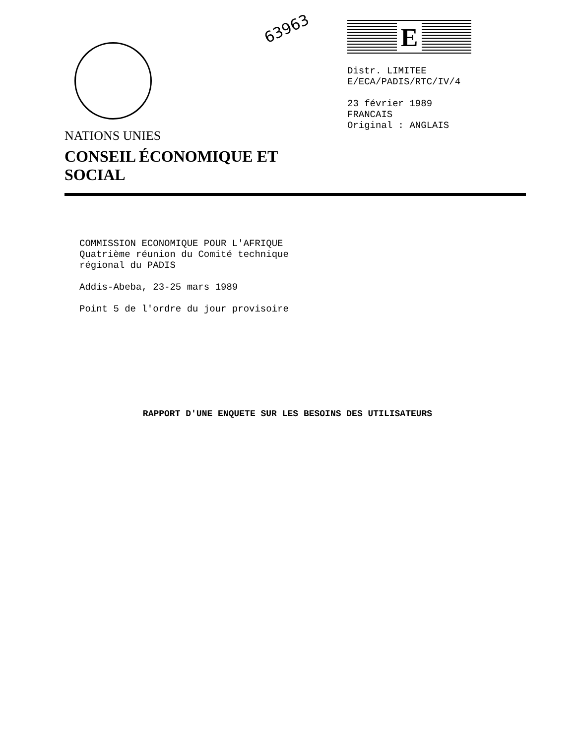63963
NATIONS UNIES
CONSEIL ÉCONOMIQUE ET SOCIAL
E
Distr. LIMITEE
E/ECA/PADIS/RTC/IV/4
23 février 1989
FRANCAIS
Original : ANGLAIS
COMMISSION ECONOMIQUE POUR L'AFRIQUE
Quatrième réunion du Comité technique
régional du PADIS
Addis-Abeba, 23-25 mars 1989
Point 5 de l'ordre du jour provisoire
RAPPORT D'UNE ENQUETE SUR LES BESOINS DES UTILISATEURS